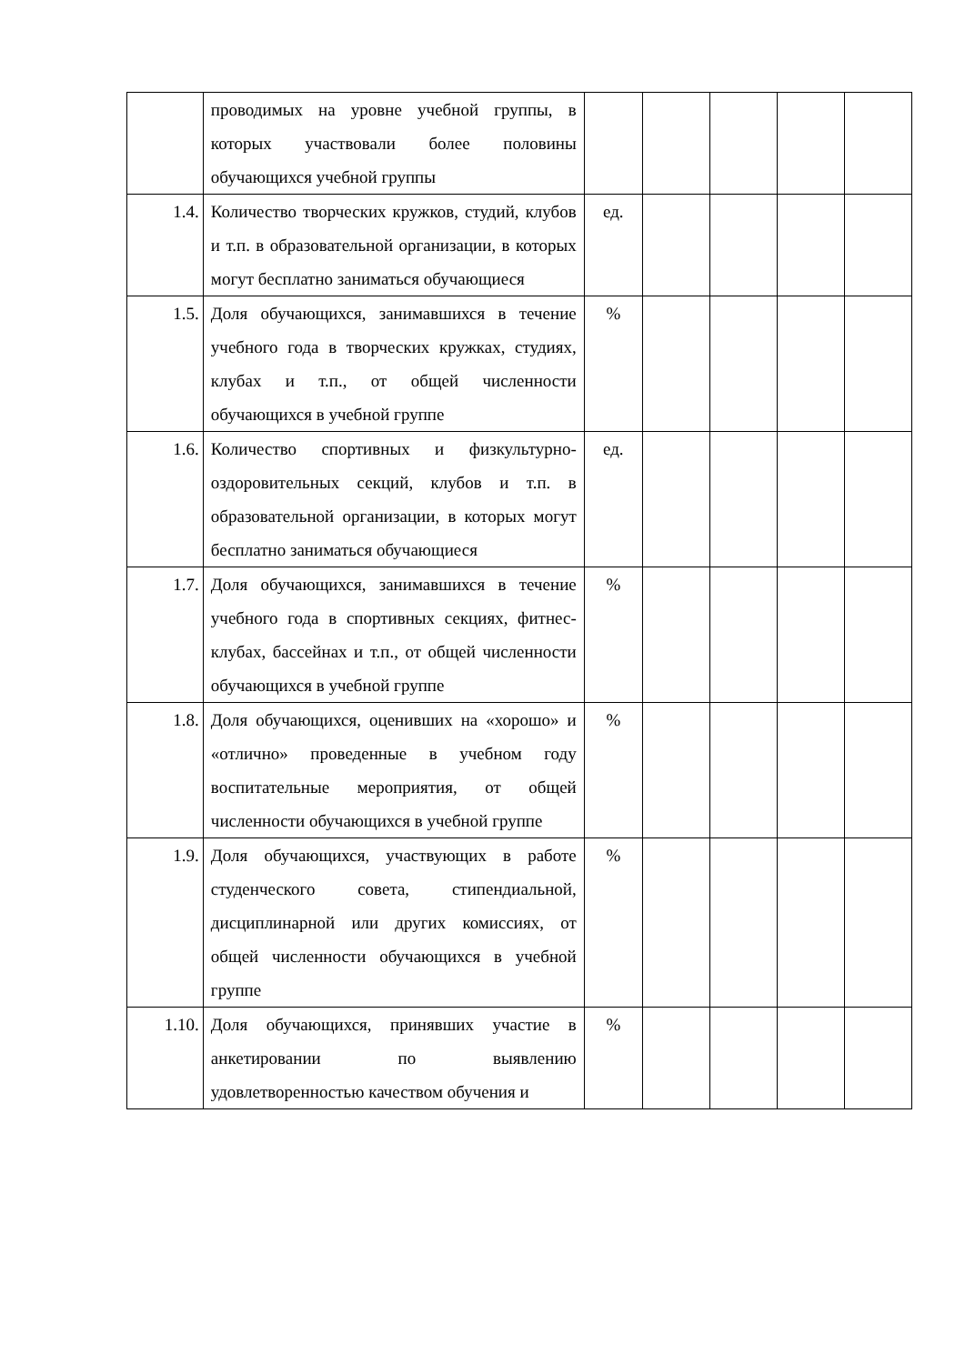| | проводимых на уровне учебной группы, в которых участвовали более половины обучающихся учебной группы | | | | | |
| 1.4. | Количество творческих кружков, студий, клубов и т.п. в образовательной организации, в которых могут бесплатно заниматься обучающиеся | ед. | | | | |
| 1.5. | Доля обучающихся, занимавшихся в течение учебного года в творческих кружках, студиях, клубах и т.п., от общей численности обучающихся в учебной группе | % | | | | |
| 1.6. | Количество спортивных и физкультурно-оздоровительных секций, клубов и т.п. в образовательной организации, в которых могут бесплатно заниматься обучающиеся | ед. | | | | |
| 1.7. | Доля обучающихся, занимавшихся в течение учебного года в спортивных секциях, фитнес-клубах, бассейнах и т.п., от общей численности обучающихся в учебной группе | % | | | | |
| 1.8. | Доля обучающихся, оценивших на «хорошо» и «отлично» проведенные в учебном году воспитательные мероприятия, от общей численности обучающихся в учебной группе | % | | | | |
| 1.9. | Доля обучающихся, участвующих в работе студенческого совета, стипендиальной, дисциплинарной или других комиссиях, от общей численности обучающихся в учебной группе | % | | | | |
| 1.10. | Доля обучающихся, принявших участие в анкетировании по выявлению удовлетворенностью качеством обучения и | % | | | | |